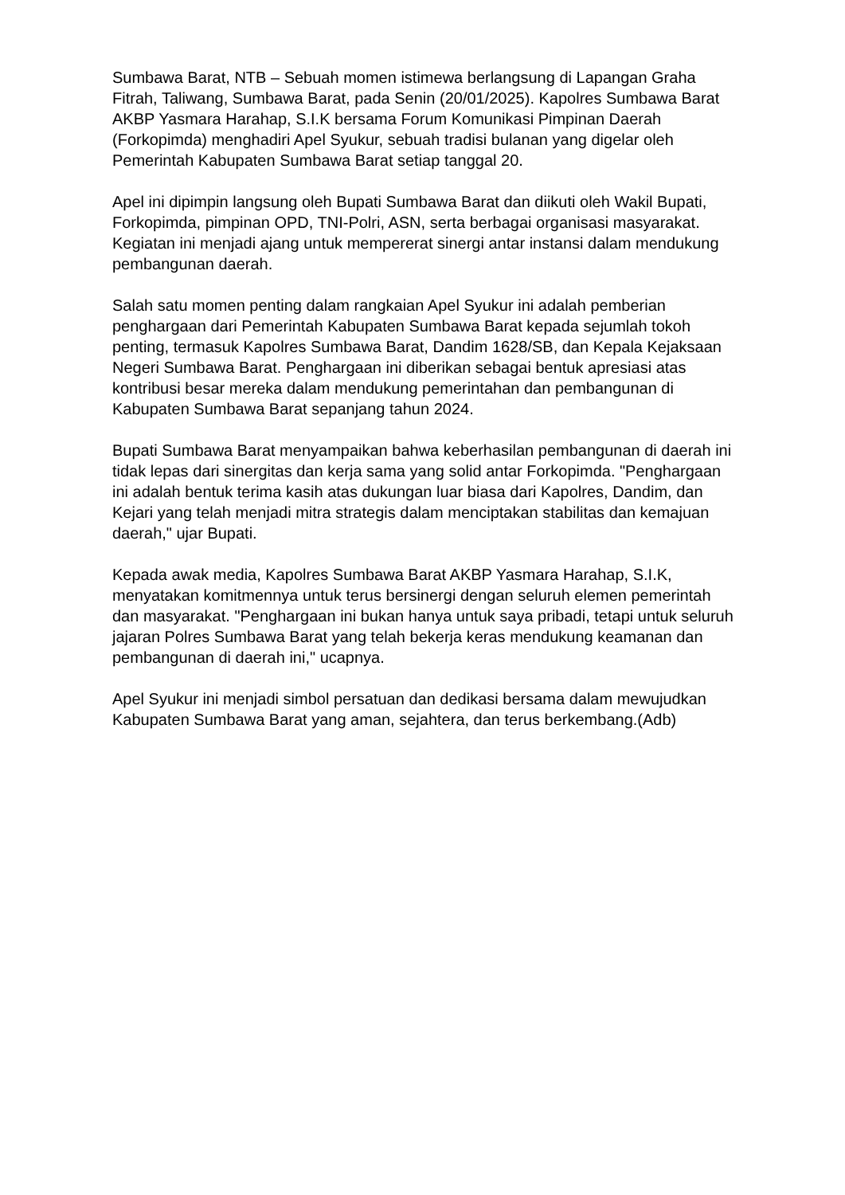Sumbawa Barat, NTB – Sebuah momen istimewa berlangsung di Lapangan Graha Fitrah, Taliwang, Sumbawa Barat, pada Senin (20/01/2025). Kapolres Sumbawa Barat AKBP Yasmara Harahap, S.I.K bersama Forum Komunikasi Pimpinan Daerah (Forkopimda) menghadiri Apel Syukur, sebuah tradisi bulanan yang digelar oleh Pemerintah Kabupaten Sumbawa Barat setiap tanggal 20.
Apel ini dipimpin langsung oleh Bupati Sumbawa Barat dan diikuti oleh Wakil Bupati, Forkopimda, pimpinan OPD, TNI-Polri, ASN, serta berbagai organisasi masyarakat. Kegiatan ini menjadi ajang untuk mempererat sinergi antar instansi dalam mendukung pembangunan daerah.
Salah satu momen penting dalam rangkaian Apel Syukur ini adalah pemberian penghargaan dari Pemerintah Kabupaten Sumbawa Barat kepada sejumlah tokoh penting, termasuk Kapolres Sumbawa Barat, Dandim 1628/SB, dan Kepala Kejaksaan Negeri Sumbawa Barat. Penghargaan ini diberikan sebagai bentuk apresiasi atas kontribusi besar mereka dalam mendukung pemerintahan dan pembangunan di Kabupaten Sumbawa Barat sepanjang tahun 2024.
Bupati Sumbawa Barat menyampaikan bahwa keberhasilan pembangunan di daerah ini tidak lepas dari sinergitas dan kerja sama yang solid antar Forkopimda. "Penghargaan ini adalah bentuk terima kasih atas dukungan luar biasa dari Kapolres, Dandim, dan Kejari yang telah menjadi mitra strategis dalam menciptakan stabilitas dan kemajuan daerah," ujar Bupati.
Kepada awak media, Kapolres Sumbawa Barat AKBP Yasmara Harahap, S.I.K, menyatakan komitmennya untuk terus bersinergi dengan seluruh elemen pemerintah dan masyarakat. "Penghargaan ini bukan hanya untuk saya pribadi, tetapi untuk seluruh jajaran Polres Sumbawa Barat yang telah bekerja keras mendukung keamanan dan pembangunan di daerah ini," ucapnya.
Apel Syukur ini menjadi simbol persatuan dan dedikasi bersama dalam mewujudkan Kabupaten Sumbawa Barat yang aman, sejahtera, dan terus berkembang.(Adb)